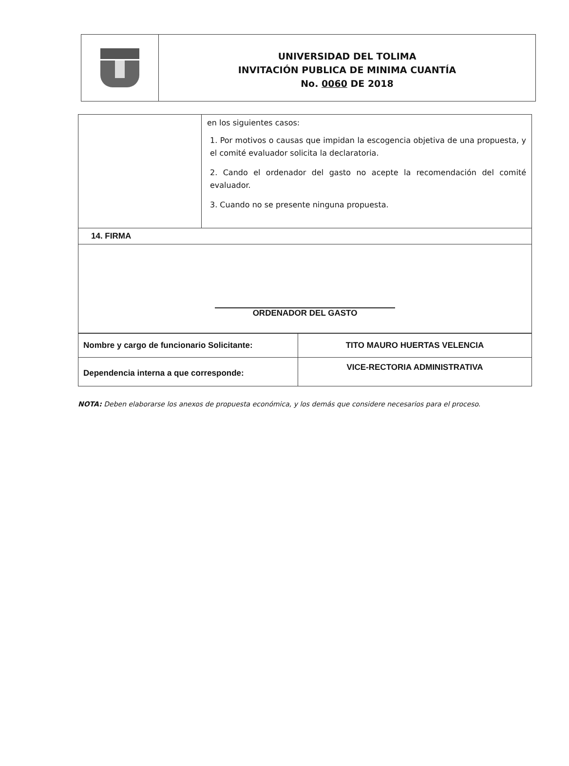UNIVERSIDAD DEL TOLIMA
INVITACIÓN PUBLICA DE MINIMA CUANTÍA
No. 0060 DE 2018
| | en los siguientes casos: 1. Por motivos o causas que impidan la escogencia objetiva de una propuesta, y el comité evaluador solicita la declaratoria. 2. Cando el ordenador del gasto no acepte la recomendación del comité evaluador. 3. Cuando no se presente ninguna propuesta. |
| 14. FIRMA | |
| ORDENADOR DEL GASTO | |
| Nombre y cargo de funcionario Solicitante: | TITO MAURO HUERTAS VELENCIA |
| Dependencia interna a que corresponde: | VICE-RECTORIA ADMINISTRATIVA |
NOTA: Deben elaborarse los anexos de propuesta económica, y los demás que considere necesarios para el proceso.